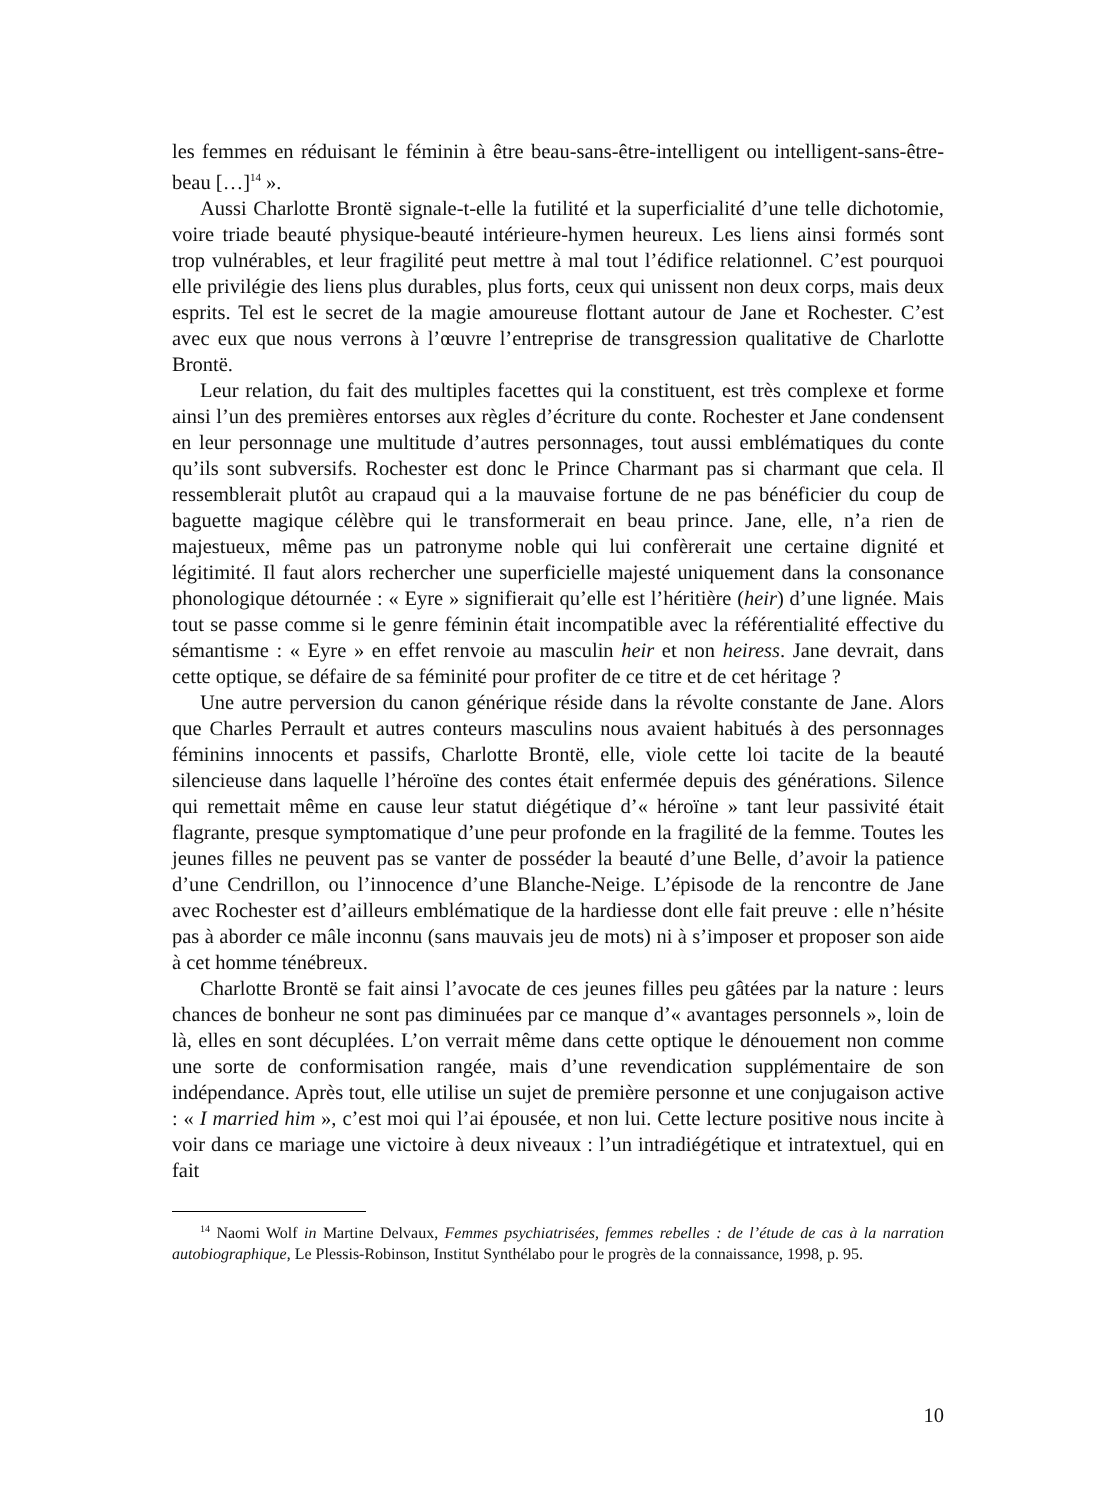les femmes en réduisant le féminin à être beau-sans-être-intelligent ou intelligent-sans-être-beau […]<sup>14</sup> ».
Aussi Charlotte Brontë signale-t-elle la futilité et la superficialité d’une telle dichotomie, voire triade beauté physique-beauté intérieure-hymen heureux. Les liens ainsi formés sont trop vulnérables, et leur fragilité peut mettre à mal tout l’édifice relationnel. C’est pourquoi elle privilégie des liens plus durables, plus forts, ceux qui unissent non deux corps, mais deux esprits. Tel est le secret de la magie amoureuse flottant autour de Jane et Rochester. C’est avec eux que nous verrons à l’œuvre l’entreprise de transgression qualitative de Charlotte Brontë.
Leur relation, du fait des multiples facettes qui la constituent, est très complexe et forme ainsi l’un des premières entorses aux règles d’écriture du conte. Rochester et Jane condensent en leur personnage une multitude d’autres personnages, tout aussi emblématiques du conte qu’ils sont subversifs. Rochester est donc le Prince Charmant pas si charmant que cela. Il ressemblerait plutôt au crapaud qui a la mauvaise fortune de ne pas bénéficier du coup de baguette magique célèbre qui le transformerait en beau prince. Jane, elle, n’a rien de majestueux, même pas un patronyme noble qui lui confèrerait une certaine dignité et légitimité. Il faut alors rechercher une superficielle majesté uniquement dans la consonance phonologique détournée : « Eyre » signifierait qu’elle est l’héritière (heir) d’une lignée. Mais tout se passe comme si le genre féminin était incompatible avec la référentialité effective du sémantisme : « Eyre » en effet renvoie au masculin heir et non heiress. Jane devrait, dans cette optique, se défaire de sa féminité pour profiter de ce titre et de cet héritage ?
Une autre perversion du canon générique réside dans la révolte constante de Jane. Alors que Charles Perrault et autres conteurs masculins nous avaient habitués à des personnages féminins innocents et passifs, Charlotte Brontë, elle, viole cette loi tacite de la beauté silencieuse dans laquelle l’héroïne des contes était enfermée depuis des générations. Silence qui remettait même en cause leur statut diégétique d’« héroïne » tant leur passivité était flagrante, presque symptomatique d’une peur profonde en la fragilité de la femme. Toutes les jeunes filles ne peuvent pas se vanter de posséder la beauté d’une Belle, d’avoir la patience d’une Cendrillon, ou l’innocence d’une Blanche-Neige. L’épisode de la rencontre de Jane avec Rochester est d’ailleurs emblématique de la hardiesse dont elle fait preuve : elle n’hésite pas à aborder ce mâle inconnu (sans mauvais jeu de mots) ni à s’imposer et proposer son aide à cet homme ténébreux.
Charlotte Brontë se fait ainsi l’avocate de ces jeunes filles peu gâtées par la nature : leurs chances de bonheur ne sont pas diminuées par ce manque d’« avantages personnels », loin de là, elles en sont décuplées. L’on verrait même dans cette optique le dénouement non comme une sorte de conformisation rangée, mais d’une revendication supplémentaire de son indépendance. Après tout, elle utilise un sujet de première personne et une conjugaison active : « I married him », c’est moi qui l’ai épousée, et non lui. Cette lecture positive nous incite à voir dans ce mariage une victoire à deux niveaux : l’un intradiégétique et intratextuel, qui en fait
<sup>14</sup> Naomi Wolf in Martine Delvaux, Femmes psychiatrisées, femmes rebelles : de l’étude de cas à la narration autobiographique, Le Plessis-Robinson, Institut Synthélabo pour le progrès de la connaissance, 1998, p. 95.
10